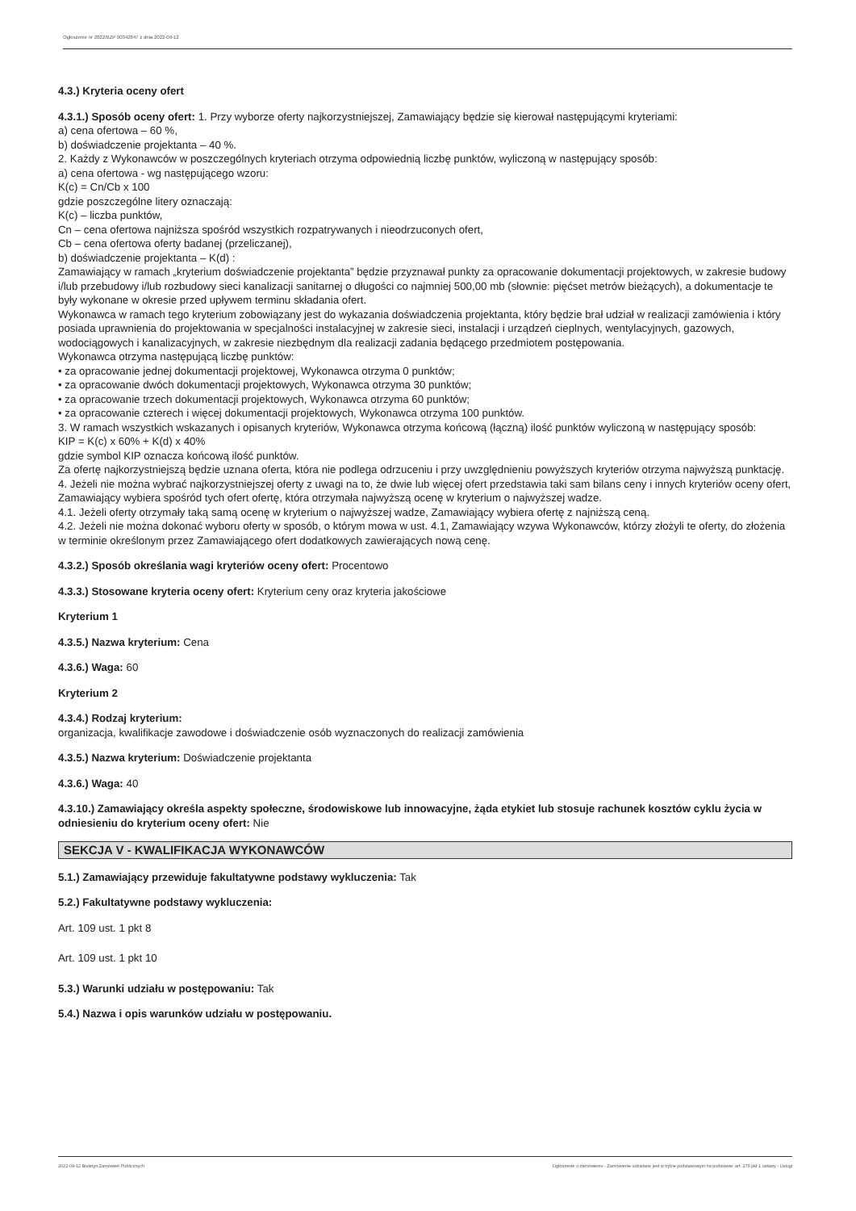Ogłoszenie nr 2022/BZP 00342847 z dnia 2022-09-12
4.3.) Kryteria oceny ofert
4.3.1.) Sposób oceny ofert: 1. Przy wyborze oferty najkorzystniejszej, Zamawiający będzie się kierował następującymi kryteriami:
a) cena ofertowa – 60 %,
b) doświadczenie projektanta – 40 %.
2. Każdy z Wykonawców w poszczególnych kryteriach otrzyma odpowiednią liczbę punktów, wyliczoną w następujący sposób:
a) cena ofertowa - wg następującego wzoru:
K(c) = Cn/Cb x 100
gdzie poszczególne litery oznaczają:
K(c) – liczba punktów,
Cn – cena ofertowa najniższa spośród wszystkich rozpatrywanych i nieodrzuconych ofert,
Cb – cena ofertowa oferty badanej (przeliczanej),
b) doświadczenie projektanta – K(d) :
Zamawiający w ramach „kryterium doświadczenie projektanta” będzie przyznawał punkty za opracowanie dokumentacji projektowych, w zakresie budowy i/lub przebudowy i/lub rozbudowy sieci kanalizacji sanitarnej o długości co najmniej 500,00 mb (słownie: pięćset metrów bieżących), a dokumentacje te były wykonane w okresie przed upływem terminu składania ofert.
Wykonawca w ramach tego kryterium zobowiązany jest do wykazania doświadczenia projektanta, który będzie brał udział w realizacji zamówienia i który posiada uprawnienia do projektowania w specjalności instalacyjnej w zakresie sieci, instalacji i urządzeń cieplnych, wentylacyjnych, gazowych, wodociągowych i kanalizacyjnych, w zakresie niezbędnym dla realizacji zadania będącego przedmiotem postępowania.
Wykonawca otrzyma następującą liczbę punktów:
• za opracowanie jednej dokumentacji projektowej, Wykonawca otrzyma 0 punktów;
• za opracowanie dwóch dokumentacji projektowych, Wykonawca otrzyma 30 punktów;
• za opracowanie trzech dokumentacji projektowych, Wykonawca otrzyma 60 punktów;
• za opracowanie czterech i więcej dokumentacji projektowych, Wykonawca otrzyma 100 punktów.
3. W ramach wszystkich wskazanych i opisanych kryteriów, Wykonawca otrzyma końcową (łączną) ilość punktów wyliczoną w następujący sposób:
KIP = K(c) x 60% + K(d) x 40%
gdzie symbol KIP oznacza końcową ilość punktów.
Za ofertę najkorzystniejszą będzie uznana oferta, która nie podlega odrzuceniu i przy uwzględnieniu powyższych kryteriów otrzyma najwyższą punktację.
4. Jeżeli nie można wybrać najkorzystniejszej oferty z uwagi na to, że dwie lub więcej ofert przedstawia taki sam bilans ceny i innych kryteriów oceny ofert, Zamawiający wybiera spośród tych ofert ofertę, która otrzymała najwyższą ocenę w kryterium o najwyższej wadze.
4.1. Jeżeli oferty otrzymały taką samą ocenę w kryterium o najwyższej wadze, Zamawiający wybiera ofertę z najniższą ceną.
4.2. Jeżeli nie można dokonać wyboru oferty w sposób, o którym mowa w ust. 4.1, Zamawiający wzywa Wykonawców, którzy złożyli te oferty, do złożenia w terminie określonym przez Zamawiającego ofert dodatkowych zawierających nową cenę.
4.3.2.) Sposób określania wagi kryteriów oceny ofert: Procentowo
4.3.3.) Stosowane kryteria oceny ofert: Kryterium ceny oraz kryteria jakościowe
Kryterium 1
4.3.5.) Nazwa kryterium: Cena
4.3.6.) Waga: 60
Kryterium 2
4.3.4.) Rodzaj kryterium:
organizacja, kwalifikacje zawodowe i doświadczenie osób wyznaczonych do realizacji zamówienia
4.3.5.) Nazwa kryterium: Doświadczenie projektanta
4.3.6.) Waga: 40
4.3.10.) Zamawiający określa aspekty społeczne, środowiskowe lub innowacyjne, żąda etykiet lub stosuje rachunek kosztów cyklu życia w odniesieniu do kryterium oceny ofert: Nie
SEKCJA V - KWALIFIKACJA WYKONAWCÓW
5.1.) Zamawiający przewiduje fakultatywne podstawy wykluczenia: Tak
5.2.) Fakultatywne podstawy wykluczenia:
Art. 109 ust. 1 pkt 8
Art. 109 ust. 1 pkt 10
5.3.) Warunki udziału w postępowaniu: Tak
5.4.) Nazwa i opis warunków udziału w postępowaniu.
2022-09-12 Biuletyn Zamówień Publicznych Ogłoszenie o zamówieniu - Zamówienie udzielane jest w trybie podstawowym na podstawie: art. 275 pkt 1 ustawy - Usługi